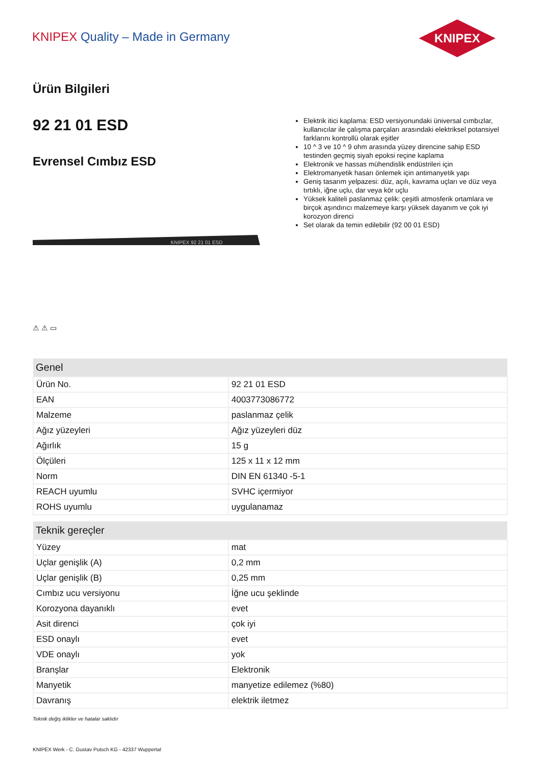KNIPEX Quality – Made in Germany
KNIPEX
Ürün Bilgileri
92 21 01 ESD
Evrensel Cımbız ESD
KNIPEX 92 21 01 ESD
⚠ ⚠ ▭
Elektrik itici kaplama: ESD versiyonundaki üniversal cımbızlar, kullanıcılar ile çalışma parçaları arasındaki elektriksel potansiyel farklarını kontrollü olarak eşitler
10 ^ 3 ve 10 ^ 9 ohm arasında yüzey direncine sahip ESD testinden geçmiş siyah epoksi reçine kaplama
Elektronik ve hassas mühendislik endüstrileri için
Elektromanyetik hasarı önlemek için antimanyetik yapı
Geniş tasarım yelpazesi: düz, açılı, kavrama uçları ve düz veya tırtıklı, iğne uçlu, dar veya kör uçlu
Yüksek kaliteli paslanmaz çelik: çeşitli atmosferik ortamlara ve birçok aşındırıcı malzemeye karşı yüksek dayanım ve çok iyi korozyon direnci
Set olarak da temin edilebilir (92 00 01 ESD)
| Genel | |
| --- | --- |
| Ürün No. | 92 21 01 ESD |
| EAN | 4003773086772 |
| Malzeme | paslanmaz çelik |
| Ağız yüzeyleri | Ağız yüzeyleri düz |
| Ağırlık | 15 g |
| Ölçüleri | 125 x 11 x 12 mm |
| Norm | DIN EN 61340 -5-1 |
| REACH uyumlu | SVHC içermiyor |
| ROHS uyumlu | uygulanamaz |
| Teknik gereçler | |
| --- | --- |
| Yüzey | mat |
| Uçlar genişlik (A) | 0,2 mm |
| Uçlar genişlik (B) | 0,25 mm |
| Cımbız ucu versiyonu | İğne ucu şeklinde |
| Korozyona dayanıklı | evet |
| Asit direnci | çok iyi |
| ESD onaylı | evet |
| VDE onaylı | yok |
| Branşlar | Elektronik |
| Manyetik | manyetize edilemez (%80) |
| Davranış | elektrik iletmez |
Teknik değiş iklikler ve hatalar saklıdır
KNIPEX Werk - C. Gustav Putsch KG - 42337 Wuppertal